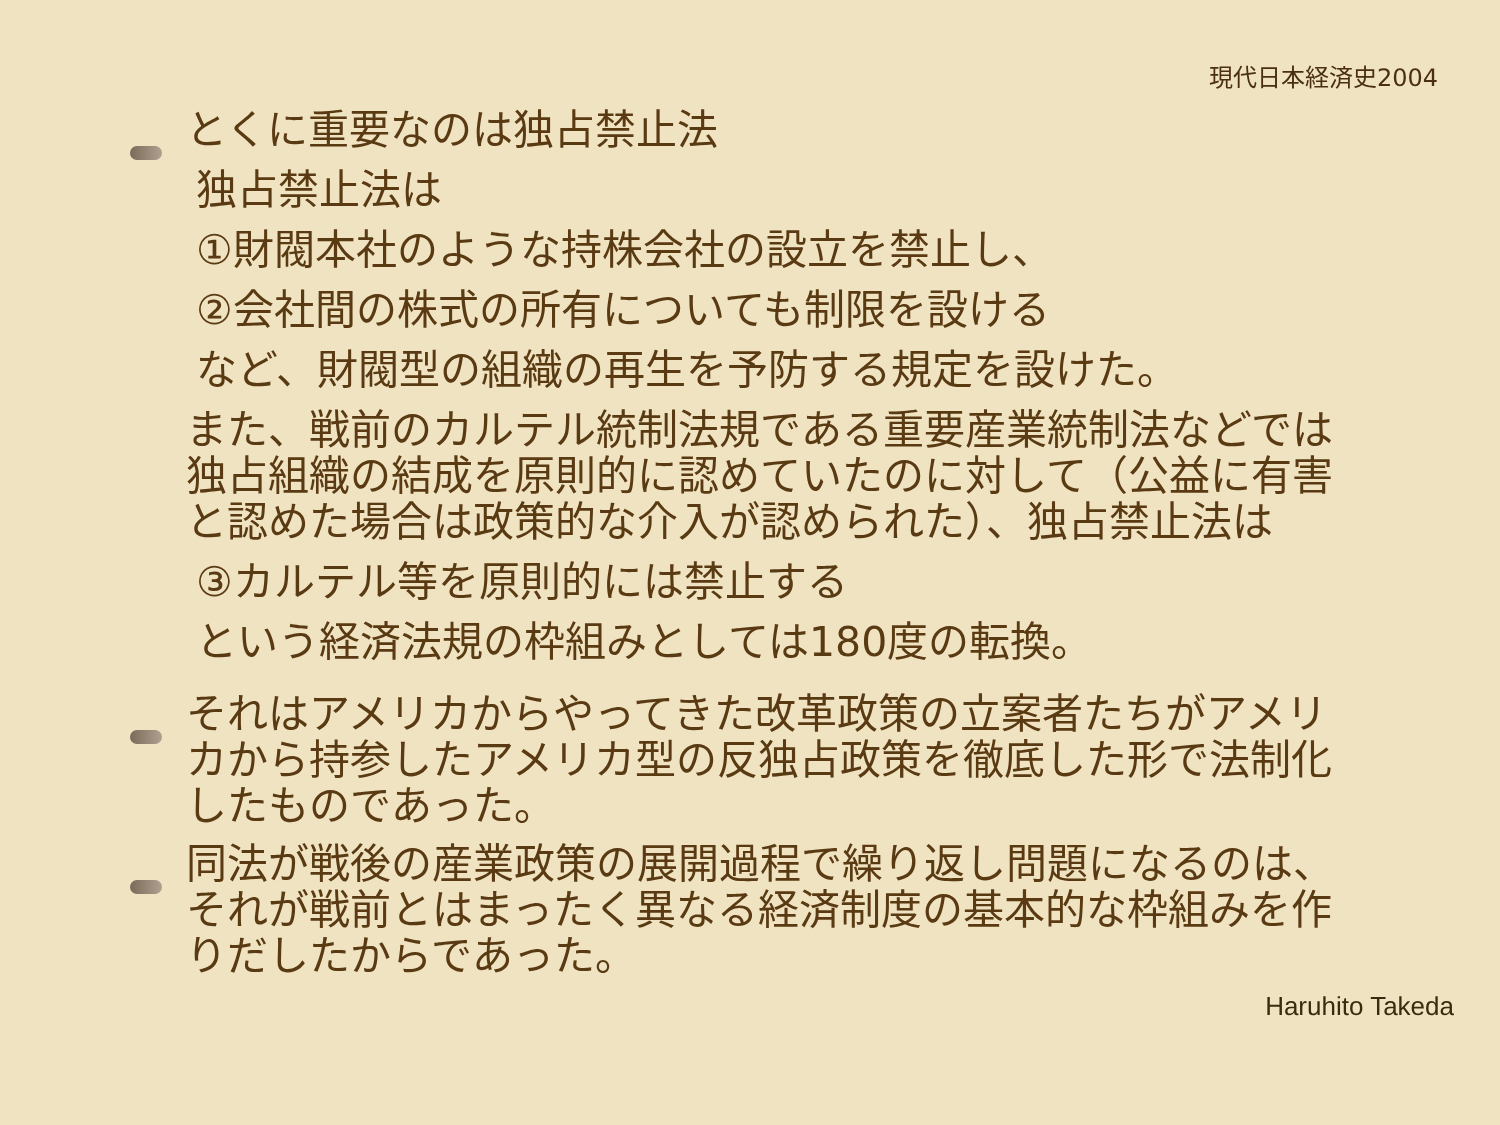現代日本経済史2004
とくに重要なのは独占禁止法
独占禁止法は
①財閥本社のような持株会社の設立を禁止し、
②会社間の株式の所有についても制限を設ける
など、財閥型の組織の再生を予防する規定を設けた。
また、戦前のカルテル統制法規である重要産業統制法などでは独占組織の結成を原則的に認めていたのに対して（公益に有害と認めた場合は政策的な介入が認められた）、独占禁止法は
③カルテル等を原則的には禁止する
という経済法規の枠組みとしては180度の転換。
それはアメリカからやってきた改革政策の立案者たちがアメリカから持参したアメリカ型の反独占政策を徹底した形で法制化したものであった。
同法が戦後の産業政策の展開過程で繰り返し問題になるのは、それが戦前とはまったく異なる経済制度の基本的な枠組みを作りだしたからであった。
Haruhito Takeda